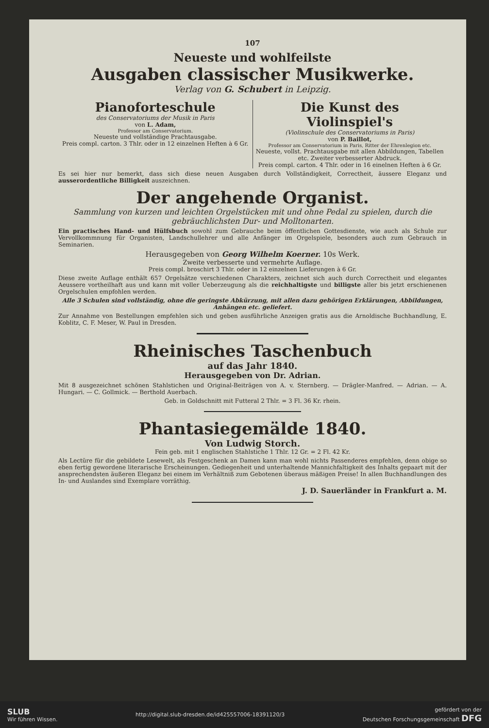107
Neueste und wohlfeilste
Ausgaben classischer Musikwerke.
Verlag von G. Schubert in Leipzig.
Pianoforteschule
des Conservatoriums der Musik in Paris
von L. Adam,
Professor am Conservatorium.
Neueste und vollständige Prachtausgabe.
Preis compl. carton. 3 Thlr. oder in 12 einzelnen Heften à 6 Gr.
Die Kunst des Violinspiel's
(Violinschule des Conservatoriums in Paris)
von P. Baillot,
Professor am Conservatorium in Paris, Ritter der Ehrenlegion etc.
Neueste, vollst. Prachtausgabe mit allen Abbildungen, Tabellen etc. Zweiter verbesserter Abdruck.
Preis compl. carton. 4 Thlr. oder in 16 einelnen Heften à 6 Gr.
Es sei hier nur bemerkt, dass sich diese neuen Ausgaben durch Vollständigkeit, Correctheit, äussere Eleganz und ausserordentliche Billigkeit auszeichnen.
Der angehende Organist.
Sammlung von kurzen und leichten Orgelstücken mit und ohne Pedal zu spielen, durch die gebräuchlichsten Dur- und Molltonarten.
Ein practisches Hand- und Hülfsbuch sowohl zum Gebrauche beim öffentlichen Gottesdienste, wie auch als Schule zur Vervollkommnung für Organisten, Landschullehrer und alle Anfänger im Orgelspiele, besonders auch zum Gebrauch in Seminarien.
Herausgegeben von Georg Wilhelm Koerner. 10s Werk.
Zweite verbesserte und vermehrte Auflage.
Preis compl. broschirt 3 Thlr. oder in 12 einzelnen Lieferungen à 6 Gr.
Diese zweite Auflage enthält 657 Orgelsätze verschiedenen Charakters, zeichnet sich auch durch Correctheit und elegantes Aeussere vortheilhaft aus und kann mit voller Ueberzeugung als die reichhaltigste und billigste aller bis jetzt erschienenen Orgelschulen empfohlen werden.
Alle 3 Schulen sind vollständig, ohne die geringste Abkürzung, mit allen dazu gehörigen Erklärungen, Abbildungen, Anhängen etc. geliefert.
Zur Annahme von Bestellungen empfehlen sich und geben ausführliche Anzeigen gratis aus die Arnoldische Buchhandlung, E. Koblitz, C. F. Meser, W. Paul in Dresden.
Rheinisches Taschenbuch
auf das Jahr 1840.
Herausgegeben von Dr. Adrian.
Mit 8 ausgezeichnet schönen Stahlstichen und Original-Beiträgen von A. v. Sternberg. — Drägler-Manfred. — Adrian. — A. Hungari. — C. Gollmick. — Berthold Auerbach.
Geb. in Goldschnitt mit Futteral 2 Thlr. = 3 Fl. 36 Kr. rhein.
Phantasiegemälde 1840.
Von Ludwig Storch.
Fein geb. mit 1 englischen Stahlstiche 1 Thlr. 12 Gr. = 2 Fl. 42 Kr.
Als Lectüre für die gebildete Lesewelt, als Festgeschenk an Damen kann man wohl nichts Passenderes empfehlen, denn obige so eben fertig gewordene literarische Erscheinungen. Gediegenheit und unterhaltende Mannichfaltigkeit des Inhalts gepaart mit der ansprechendsten äußeren Eleganz bei einem im Verhältniß zum Gebotenen überaus mäßigen Preise! In allen Buchhandlungen des In- und Auslandes sind Exemplare vorräthig.
J. D. Sauerländer in Frankfurt a. M.
SLUB
Wir führen Wissen.
http://digital.slub-dresden.de/id425557006-18391120/3
gefördert von der
Deutschen Forschungsgemeinschaft DFG